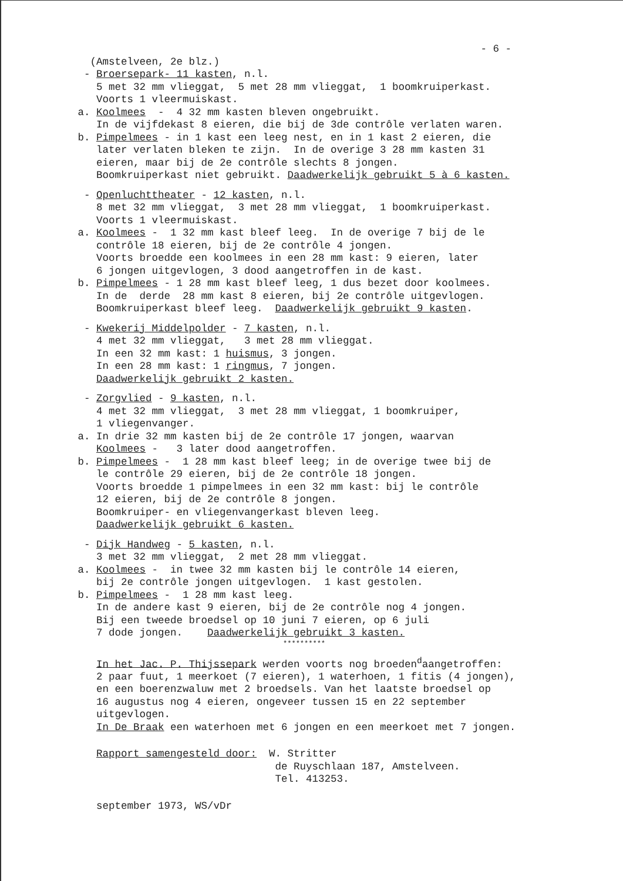- 6 -
(Amstelveen, 2e blz.)
- Broersepark- 11 kasten, n.l.
5 met 32 mm vlieggat, 5 met 28 mm vlieggat, 1 boomkruiperkast.
Voorts 1 vleermuiskast.
a. Koolmees - 4 32 mm kasten bleven ongebruikt.
In de vijfdekast 8 eieren, die bij de 3de contrôle verlaten waren.
b. Pimpelmees - in 1 kast een leeg nest, en in 1 kast 2 eieren, die
later verlaten bleken te zijn. In de overige 3 28 mm kasten 31
eieren, maar bij de 2e contrôle slechts 8 jongen.
Boomkruiperkast niet gebruikt. Daadwerkelijk gebruikt 5 à 6 kasten.
- Openluchttheater - 12 kasten, n.l.
8 met 32 mm vlieggat, 3 met 28 mm vlieggat, 1 boomkruiperkast.
Voorts 1 vleermuiskast.
a. Koolmees - 1 32 mm kast bleef leeg. In de overige 7 bij de le
contrôle 18 eieren, bij de 2e contrôle 4 jongen.
Voorts broedde een koolmees in een 28 mm kast: 9 eieren, later
6 jongen uitgevlogen, 3 dood aangetroffen in de kast.
b. Pimpelmees - 1 28 mm kast bleef leeg, 1 dus bezet door koolmees.
In de derde 28 mm kast 8 eieren, bij 2e contrôle uitgevlogen.
Boomkruiperkast bleef leeg. Daadwerkelijk gebruikt 9 kasten.
- Kwekerij Middelpolder - 7 kasten, n.l.
4 met 32 mm vlieggat, 3 met 28 mm vlieggat.
In een 32 mm kast: 1 huismus, 3 jongen.
In een 28 mm kast: 1 ringmus, 7 jongen.
Daadwerkelijk gebruikt 2 kasten.
- Zorgvlied - 9 kasten, n.l.
4 met 32 mm vlieggat, 3 met 28 mm vlieggat, 1 boomkruiper,
1 vliegenvanger.
a. In drie 32 mm kasten bij de 2e contrôle 17 jongen, waarvan
Koolmees - 3 later dood aangetroffen.
b. Pimpelmees - 1 28 mm kast bleef leeg; in de overige twee bij de
le contrôle 29 eieren, bij de 2e contrôle 18 jongen.
Voorts broedde 1 pimpelmees in een 32 mm kast: bij le contrôle
12 eieren, bij de 2e contrôle 8 jongen.
Boomkruiper- en vliegenvangerkast bleven leeg.
Daadwerkelijk gebruikt 6 kasten.
- Dijk Handweg - 5 kasten, n.l.
3 met 32 mm vlieggat, 2 met 28 mm vlieggat.
a. Koolmees - in twee 32 mm kasten bij le contrôle 14 eieren,
bij 2e contrôle jongen uitgevlogen. 1 kast gestolen.
b. Pimpelmees - 1 28 mm kast leeg.
In de andere kast 9 eieren, bij de 2e contrôle nog 4 jongen.
Bij een tweede broedsel op 10 juni 7 eieren, op 6 juli
7 dode jongen. Daadwerkelijk gebruikt 3 kasten.
**********
In het Jac. P. Thijssepark werden voorts nog broeden<sup>d</sup>aangetroffen:
2 paar fuut, 1 meerkoet (7 eieren), 1 waterhoen, 1 fitis (4 jongen),
en een boerenzwaluw met 2 broedsels. Van het laatste broedsel op
16 augustus nog 4 eieren, ongeveer tussen 15 en 22 september
uitgevlogen.
In De Braak een waterhoen met 6 jongen en een meerkoet met 7 jongen.
Rapport samengesteld door: W. Stritter
de Ruyschlaan 187, Amstelveen.
Tel. 413253.
september 1973, WS/vDr